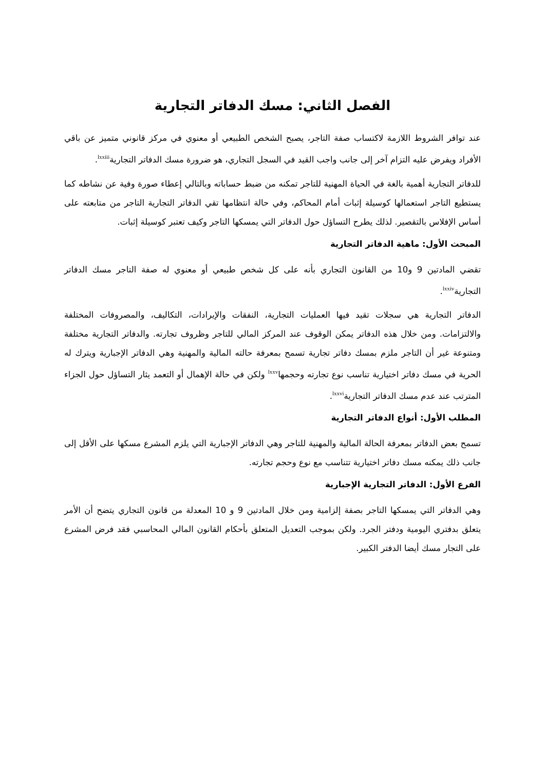الفصل الثاني: مسك الدفاتر التجارية
عند توافر الشروط اللازمة لاكتساب صفة التاجر، يصبح الشخص الطبيعي أو معنوي في مركز قانوني متميز عن باقي الأفراد ويفرض عليه التزام آخر إلى جانب واجب القيد في السجل التجاري، هو ضرورة مسك الدفاتر التجارية<sup>lxxiii</sup>.
للدفاتر التجارية أهمية بالغة في الحياة المهنية للتاجر تمكنه من ضبط حساباته وبالتالي إعطاء صورة وفية عن نشاطه كما يستطيع التاجر استعمالها كوسيلة إثبات أمام المحاكم، وفي حالة انتظامها تقي الدفاتر التجارية التاجر من متابعته على أساس الإفلاس بالتقصير. لذلك يطرح التساؤل حول الدفاتر التي يمسكها التاجر وكيف تعتبر كوسيلة إثبات.
المبحث الأول: ماهية الدفاتر التجارية
تقضي المادتين 9 و10 من القانون التجاري بأنه على كل شخص طبيعي أو معنوي له صفة التاجر مسك الدفاتر التجارية<sup>lxxiv</sup>.
الدفاتر التجارية هي سجلات تقيد فيها العمليات التجارية، النفقات والإيرادات، التكاليف، والمصروفات المختلفة والالتزامات. ومن خلال هذه الدفاتر يمكن الوقوف عند المركز المالي للتاجر وظروف تجارته. والدفاتر التجارية مختلفة ومتنوعة غير أن التاجر ملزم بمسك دفاتر تجارية تسمح بمعرفة حالته المالية والمهنية وهي الدفاتر الإجبارية ويترك له الحرية في مسك دفاتر اختيارية تناسب نوع تجارته وحجمها<sup>lxxv</sup> ولكن في حالة الإهمال أو التعمد يثار التساؤل حول الجزاء المترتب عند عدم مسك الدفاتر التجارية<sup>lxxvi</sup>.
المطلب الأول: أنواع الدفاتر التجارية
تسمح بعض الدفاتر بمعرفة الحالة المالية والمهنية للتاجر وهي الدفاتر الإجبارية التي يلزم المشرع مسكها على الأقل إلى جانب ذلك يمكنه مسك دفاتر اختيارية تتناسب مع نوع وحجم تجارته.
الفرع الأول: الدفاتر التجارية الإجبارية
وهي الدفاتر التي يمسكها التاجر بصفة إلزامية ومن خلال المادتين 9 و 10 المعدلة من قانون التجاري يتضح أن الأمر يتعلق بدفتري اليومية ودفتر الجرد. ولكن بموجب التعديل المتعلق بأحكام القانون المالي المحاسبي فقد فرض المشرع على التجار مسك أيضا الدفتر الكبير.